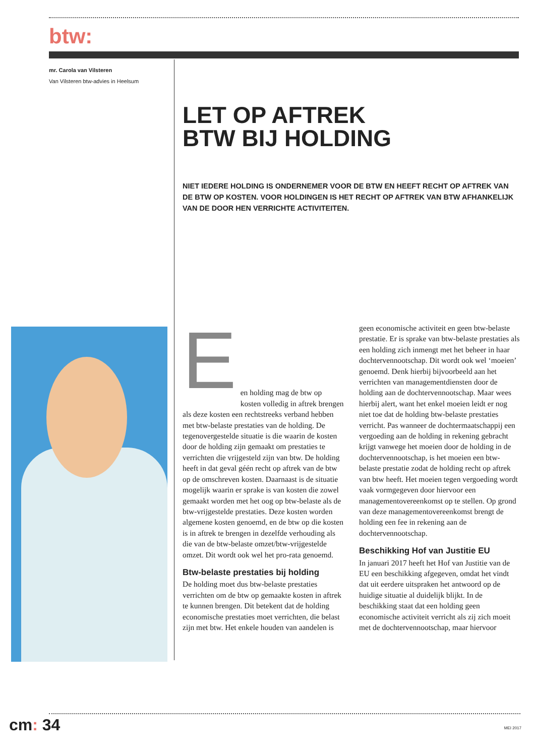btw:
mr. Carola van Vilsteren
Van Vilsteren btw-advies in Heelsum
LET OP AFTREK
BTW BIJ HOLDING
NIET IEDERE HOLDING IS ONDERNEMER VOOR DE BTW EN HEEFT RECHT OP AFTREK VAN DE BTW OP KOSTEN. VOOR HOLDINGEN IS HET RECHT OP AFTREK VAN BTW AFHANKELIJK VAN DE DOOR HEN VERRICHTE ACTIVITEITEN.
E
en holding mag de btw op kosten volledig in aftrek brengen als deze kosten een rechtstreeks verband hebben met btw-belaste prestaties van de holding. De tegenovergestelde situatie is die waarin de kosten door de holding zijn gemaakt om prestaties te verrichten die vrijgesteld zijn van btw. De holding heeft in dat geval géén recht op aftrek van de btw op de omschreven kosten. Daarnaast is de situatie mogelijk waarin er sprake is van kosten die zowel gemaakt worden met het oog op btw-belaste als de btw-vrijgestelde prestaties. Deze kosten worden algemene kosten genoemd, en de btw op die kosten is in aftrek te brengen in dezelfde verhouding als die van de btw-belaste omzet/btw-vrijgestelde omzet. Dit wordt ook wel het pro-rata genoemd.
Btw-belaste prestaties bij holding
De holding moet dus btw-belaste prestaties verrichten om de btw op gemaakte kosten in aftrek te kunnen brengen. Dit betekent dat de holding economische prestaties moet verrichten, die belast zijn met btw. Het enkele houden van aandelen is geen economische activiteit en geen btw-belaste prestatie. Er is sprake van btw-belaste prestaties als een holding zich inmengt met het beheer in haar dochtervennootschap. Dit wordt ook wel ‘moeien’ genoemd. Denk hierbij bijvoorbeeld aan het verrichten van managementdiensten door de holding aan de dochtervennootschap. Maar wees hierbij alert, want het enkel moeien leidt er nog niet toe dat de holding btw-belaste prestaties verricht. Pas wanneer de dochtermaatschappij een vergoeding aan de holding in rekening gebracht krijgt vanwege het moeien door de holding in de dochtervennootschap, is het moeien een btw-belaste prestatie zodat de holding recht op aftrek van btw heeft. Het moeien tegen vergoeding wordt vaak vormgegeven door hiervoor een managementovereenkomst op te stellen. Op grond van deze managementovereenkomst brengt de holding een fee in rekening aan de dochtervennootschap.
Beschikking Hof van Justitie EU
In januari 2017 heeft het Hof van Justitie van de EU een beschikking afgegeven, omdat het vindt dat uit eerdere uitspraken het antwoord op de huidige situatie al duidelijk blijkt. In de beschikking staat dat een holding geen economische activiteit verricht als zij zich moeit met de dochtervennootschap, maar hiervoor
cm: 34 MEI 2017